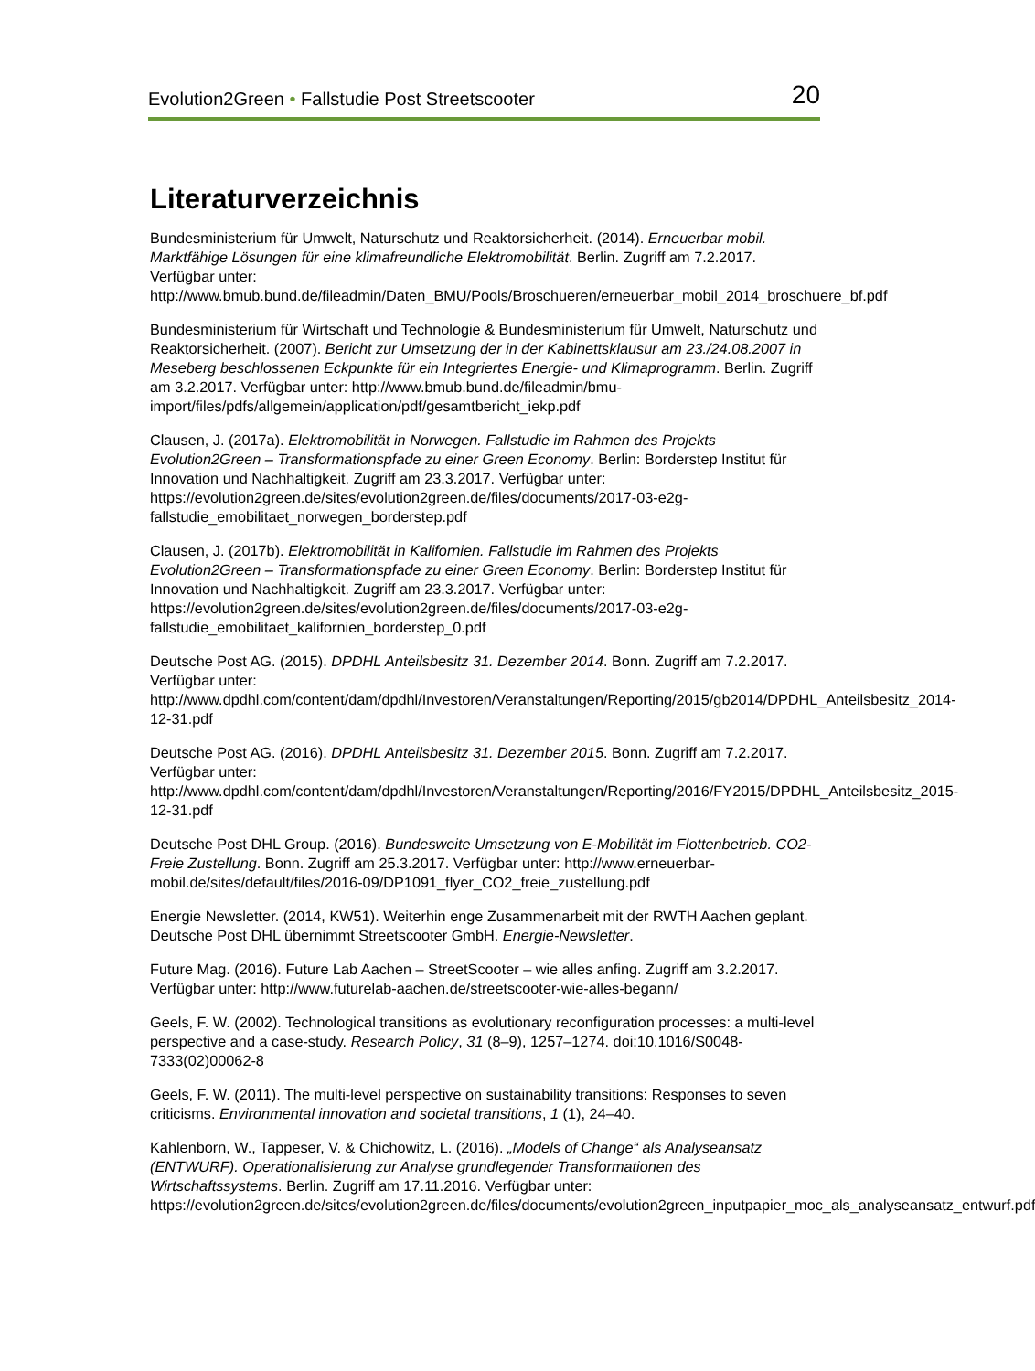Evolution2Green • Fallstudie Post Streetscooter 20
Literaturverzeichnis
Bundesministerium für Umwelt, Naturschutz und Reaktorsicherheit. (2014). Erneuerbar mobil. Marktfähige Lösungen für eine klimafreundliche Elektromobilität. Berlin. Zugriff am 7.2.2017. Verfügbar unter: http://www.bmub.bund.de/fileadmin/Daten_BMU/Pools/Broschueren/erneuerbar_mobil_2014_broschuere_bf.pdf
Bundesministerium für Wirtschaft und Technologie & Bundesministerium für Umwelt, Naturschutz und Reaktorsicherheit. (2007). Bericht zur Umsetzung der in der Kabinettsklausur am 23./24.08.2007 in Meseberg beschlossenen Eckpunkte für ein Integriertes Energie- und Klimaprogramm. Berlin. Zugriff am 3.2.2017. Verfügbar unter: http://www.bmub.bund.de/fileadmin/bmu-import/files/pdfs/allgemein/application/pdf/gesamtbericht_iekp.pdf
Clausen, J. (2017a). Elektromobilität in Norwegen. Fallstudie im Rahmen des Projekts Evolution2Green – Transformationspfade zu einer Green Economy. Berlin: Borderstep Institut für Innovation und Nachhaltigkeit. Zugriff am 23.3.2017. Verfügbar unter: https://evolution2green.de/sites/evolution2green.de/files/documents/2017-03-e2g-fallstudie_emobilitaet_norwegen_borderstep.pdf
Clausen, J. (2017b). Elektromobilität in Kalifornien. Fallstudie im Rahmen des Projekts Evolution2Green – Transformationspfade zu einer Green Economy. Berlin: Borderstep Institut für Innovation und Nachhaltigkeit. Zugriff am 23.3.2017. Verfügbar unter: https://evolution2green.de/sites/evolution2green.de/files/documents/2017-03-e2g-fallstudie_emobilitaet_kalifornien_borderstep_0.pdf
Deutsche Post AG. (2015). DPDHL Anteilsbesitz 31. Dezember 2014. Bonn. Zugriff am 7.2.2017. Verfügbar unter: http://www.dpdhl.com/content/dam/dpdhl/Investoren/Veranstaltungen/Reporting/2015/gb2014/DPDHL_Anteilsbesitz_2014-12-31.pdf
Deutsche Post AG. (2016). DPDHL Anteilsbesitz 31. Dezember 2015. Bonn. Zugriff am 7.2.2017. Verfügbar unter: http://www.dpdhl.com/content/dam/dpdhl/Investoren/Veranstaltungen/Reporting/2016/FY2015/DPDHL_Anteilsbesitz_2015-12-31.pdf
Deutsche Post DHL Group. (2016). Bundesweite Umsetzung von E-Mobilität im Flottenbetrieb. CO2-Freie Zustellung. Bonn. Zugriff am 25.3.2017. Verfügbar unter: http://www.erneuerbar-mobil.de/sites/default/files/2016-09/DP1091_flyer_CO2_freie_zustellung.pdf
Energie Newsletter. (2014, KW51). Weiterhin enge Zusammenarbeit mit der RWTH Aachen geplant. Deutsche Post DHL übernimmt Streetscooter GmbH. Energie-Newsletter.
Future Mag. (2016). Future Lab Aachen – StreetScooter – wie alles anfing. Zugriff am 3.2.2017. Verfügbar unter: http://www.futurelab-aachen.de/streetscooter-wie-alles-begann/
Geels, F. W. (2002). Technological transitions as evolutionary reconfiguration processes: a multi-level perspective and a case-study. Research Policy, 31 (8–9), 1257–1274. doi:10.1016/S0048-7333(02)00062-8
Geels, F. W. (2011). The multi-level perspective on sustainability transitions: Responses to seven criticisms. Environmental innovation and societal transitions, 1 (1), 24–40.
Kahlenborn, W., Tappeser, V. & Chichowitz, L. (2016). „Models of Change“ als Analyseansatz (ENTWURF). Operationalisierung zur Analyse grundlegender Transformationen des Wirtschaftssystems. Berlin. Zugriff am 17.11.2016. Verfügbar unter: https://evolution2green.de/sites/evolution2green.de/files/documents/evolution2green_inputpapier_moc_als_analyseansatz_entwurf.pdf